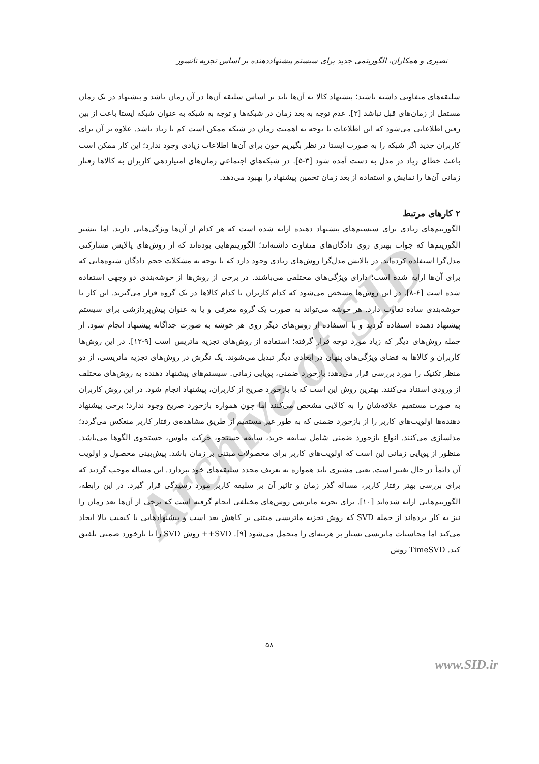Archive of SID
نصیری و همکاران، الگوریتمی جدید برای سیستم پیشنهاددهنده بر اساس تجزیه تانسور
سلیقه‌های متفاوتی داشته باشند؛ پیشنهاد کالا به آن‌ها باید بر اساس سلیقه آن‌ها در آن زمان باشد و پیشنهاد در یک زمان مستقل از زمان‌های قبل نباشد [۲]. عدم توجه به بعد زمان در شبکه‌ها و توجه به شبکه به عنوان شبکه ایستا باعث از بین رفتن اطلاعاتی می‌شود که این اطلاعات با توجه به اهمیت زمان در شبکه ممکن است کم یا زیاد باشد. علاوه بر آن برای کاربران جدید اگر شبکه را به صورت ایستا در نظر بگیریم چون برای آن‌ها اطلاعات زیادی وجود ندارد؛ این کار ممکن است باعث خطای زیاد در مدل به دست آمده شود [۳-۵]. در شبکه‌های اجتماعی زمان‌های امتیازدهی کاربران به کالاها رفتار زمانی آن‌ها را نمایش و استفاده از بعد زمان تخمین پیشنهاد را بهبود می‌دهد.
۲ کارهای مرتبط
الگوریتم‌های زیادی برای سیستم‌های پیشنهاد دهنده ارایه شده است که هر کدام از آن‌ها ویژگی‌هایی دارند. اما بیشتر الگوریتم‌ها که جواب بهتری روی دادگان‌های متفاوت داشته‌اند؛ الگوریتم‌هایی بوده‌اند که از روش‌های پالایش مشارکتی مدل‌گرا استفاده کرده‌اند. در پالایش مدل‌گرا روش‌های زیادی وجود دارد که با توجه به مشکلات حجم دادگان شیوه‌هایی که برای آن‌ها ارایه شده است؛ دارای ویژگی‌های مختلفی می‌باشند. در برخی از روش‌ها از خوشه‌بندی دو وجهی استفاده شده است [۶-۸]. در این روش‌ها مشخص می‌شود که کدام کاربران با کدام کالاها در یک گروه قرار می‌گیرند. این کار با خوشه‌بندی ساده تفاوت دارد. هر خوشه می‌تواند به صورت یک گروه معرفی و یا به عنوان پیش‌پردازشی برای سیستم پیشنهاد دهنده استفاده گردید و با استفاده از روش‌های دیگر روی هر خوشه به صورت جداگانه پیشنهاد انجام شود. از جمله روش‌های دیگر که زیاد مورد توجه قرار گرفته؛ استفاده از روش‌های تجزیه ماتریس است [۹-۱۲]. در این روش‌ها کاربران و کالاها به فضای ویژگی‌های پنهان در ابعادی دیگر تبدیل می‌شوند. یک نگرش در روش‌های تجزیه ماتریسی، از دو منظر تکنیک را مورد بررسی قرار می‌دهد: بازخورد ضمنی، پویایی زمانی. سیستم‌های پیشنهاد دهنده به روش‌های مختلف از ورودی استناد می‌کنند. بهترین روش این است که با بازخورد صریح از کاربران، پیشنهاد انجام شود. در این روش کاربران به صورت مستقیم علاقه‌شان را به کالایی مشخص می‌کنند اما چون همواره بازخورد صریح وجود ندارد؛ برخی پیشنهاد دهنده‌ها اولویت‌های کاربر را از بازخورد ضمنی که به طور غیر مستقیم از طریق مشاهده‌ی رفتار کاربر منعکس می‌گردد؛ مدلسازی می‌کنند. انواع بازخورد ضمنی شامل سابقه خرید، سابقه جستجو، حرکت ماوس، جستجوی الگوها می‌باشد. منظور از پویایی زمانی این است که اولویت‌های کاربر برای محصولات مبتنی بر زمان باشد. پیش‌بینی محصول و اولویت آن دائماً در حال تغییر است. یعنی مشتری باید همواره به تعریف مجدد سلیقه‌های خود بپردازد. این مساله موجب گردید که برای بررسی بهتر رفتار کاربر، مساله گذر زمان و تاثیر آن بر سلیقه کاربر مورد رسیدگی قرار گیرد. در این رابطه، الگوریتم‌هایی ارایه شده‌اند [۱۰]. برای تجزیه ماتریس روش‌های مختلفی انجام گرفته است که برخی از آن‌ها بعد زمان را نیز به کار برده‌اند از جمله SVD که روش تجزیه ماتریسی مبتنی بر کاهش بعد است و پیشنهادهایی با کیفیت بالا ایجاد می‌کند اما محاسبات ماتریسی بسیار پر هزینه‌ای را متحمل می‌شود [۹]. SVD++ روش SVD را با بازخورد ضمنی تلفیق کند. TimeSVD روش
۵۸
www.SID.ir